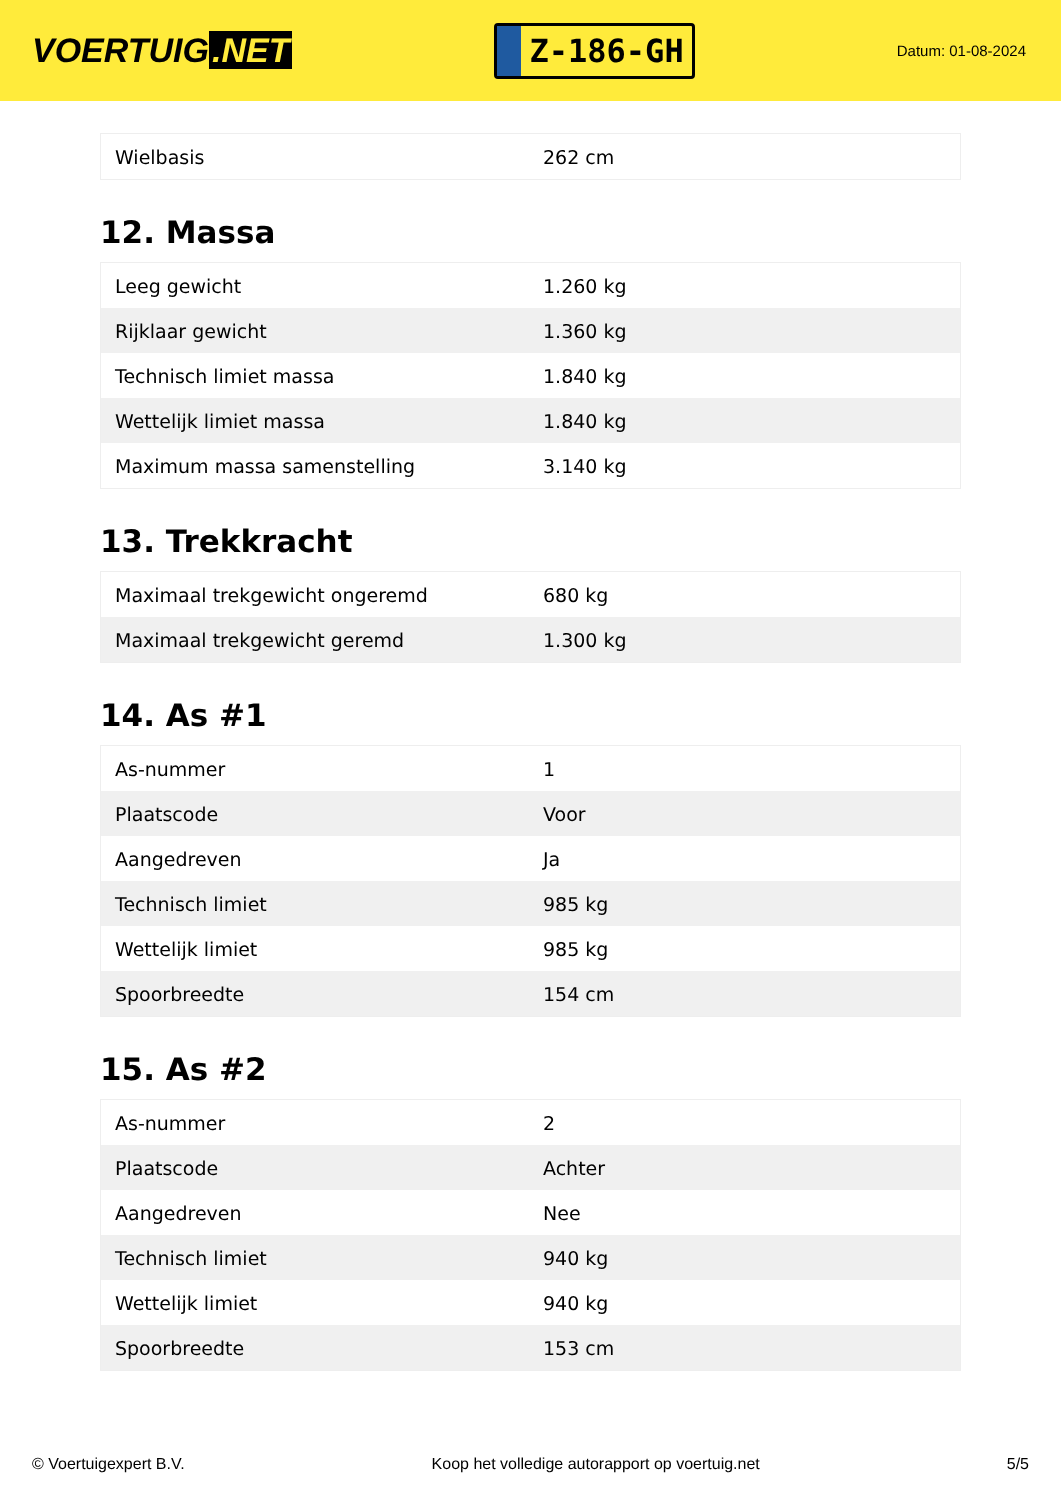VOERTUIG.NET
Z-186-GH
Datum: 01-08-2024
| Wielbasis | 262 cm |
12. Massa
| Leeg gewicht | 1.260 kg |
| Rijklaar gewicht | 1.360 kg |
| Technisch limiet massa | 1.840 kg |
| Wettelijk limiet massa | 1.840 kg |
| Maximum massa samenstelling | 3.140 kg |
13. Trekkracht
| Maximaal trekgewicht ongeremd | 680 kg |
| Maximaal trekgewicht geremd | 1.300 kg |
14. As #1
| As-nummer | 1 |
| Plaatscode | Voor |
| Aangedreven | Ja |
| Technisch limiet | 985 kg |
| Wettelijk limiet | 985 kg |
| Spoorbreedte | 154 cm |
15. As #2
| As-nummer | 2 |
| Plaatscode | Achter |
| Aangedreven | Nee |
| Technisch limiet | 940 kg |
| Wettelijk limiet | 940 kg |
| Spoorbreedte | 153 cm |
© Voertuigexpert B.V. Koop het volledige autorapport op voertuig.net 5/5